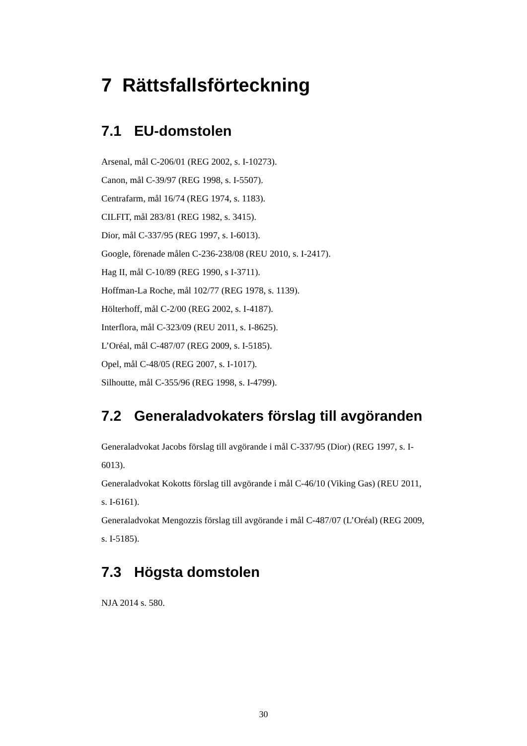7 Rättsfallsförteckning
7.1 EU-domstolen
Arsenal, mål C-206/01 (REG 2002, s. I-10273).
Canon, mål C-39/97 (REG 1998, s. I-5507).
Centrafarm, mål 16/74 (REG 1974, s. 1183).
CILFIT, mål 283/81 (REG 1982, s. 3415).
Dior, mål C-337/95 (REG 1997, s. I-6013).
Google, förenade målen C-236-238/08 (REU 2010, s. I-2417).
Hag II, mål C-10/89 (REG 1990, s I-3711).
Hoffman-La Roche, mål 102/77 (REG 1978, s. 1139).
Hölterhoff, mål C-2/00 (REG 2002, s. I-4187).
Interflora, mål C-323/09 (REU 2011, s. I-8625).
L’Oréal, mål C-487/07 (REG 2009, s. I-5185).
Opel, mål C-48/05 (REG 2007, s. I-1017).
Silhoutte, mål C-355/96 (REG 1998, s. I-4799).
7.2 Generaladvokaters förslag till avgöranden
Generaladvokat Jacobs förslag till avgörande i mål C-337/95 (Dior) (REG 1997, s. I-6013).
Generaladvokat Kokotts förslag till avgörande i mål C-46/10 (Viking Gas) (REU 2011, s. I-6161).
Generaladvokat Mengozzis förslag till avgörande i mål C-487/07 (L’Oréal) (REG 2009, s. I-5185).
7.3 Högsta domstolen
NJA 2014 s. 580.
30